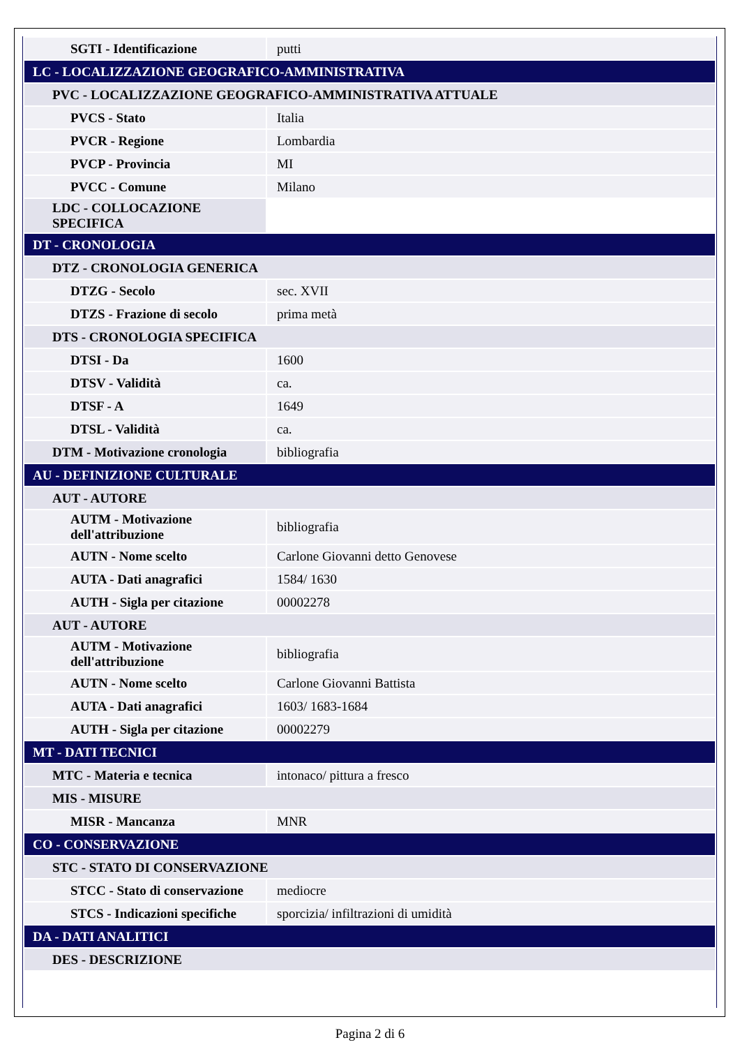| SGTI - Identificazione | putti |
| LC - LOCALIZZAZIONE GEOGRAFICO-AMMINISTRATIVA | |
| PVC - LOCALIZZAZIONE GEOGRAFICO-AMMINISTRATIVA ATTUALE | |
| PVCS - Stato | Italia |
| PVCR - Regione | Lombardia |
| PVCP - Provincia | MI |
| PVCC - Comune | Milano |
| LDC - COLLOCAZIONE SPECIFICA | |
| DT - CRONOLOGIA | |
| DTZ - CRONOLOGIA GENERICA | |
| DTZG - Secolo | sec. XVII |
| DTZS - Frazione di secolo | prima metà |
| DTS - CRONOLOGIA SPECIFICA | |
| DTSI - Da | 1600 |
| DTSV - Validità | ca. |
| DTSF - A | 1649 |
| DTSL - Validità | ca. |
| DTM - Motivazione cronologia | bibliografia |
| AU - DEFINIZIONE CULTURALE | |
| AUT - AUTORE | |
| AUTM - Motivazione dell'attribuzione | bibliografia |
| AUTN - Nome scelto | Carlone Giovanni detto Genovese |
| AUTA - Dati anagrafici | 1584/ 1630 |
| AUTH - Sigla per citazione | 00002278 |
| AUT - AUTORE | |
| AUTM - Motivazione dell'attribuzione | bibliografia |
| AUTN - Nome scelto | Carlone Giovanni Battista |
| AUTA - Dati anagrafici | 1603/ 1683-1684 |
| AUTH - Sigla per citazione | 00002279 |
| MT - DATI TECNICI | |
| MTC - Materia e tecnica | intonaco/ pittura a fresco |
| MIS - MISURE | |
| MISR - Mancanza | MNR |
| CO - CONSERVAZIONE | |
| STC - STATO DI CONSERVAZIONE | |
| STCC - Stato di conservazione | mediocre |
| STCS - Indicazioni specifiche | sporcizia/ infiltrazioni di umidità |
| DA - DATI ANALITICI | |
| DES - DESCRIZIONE | |
Pagina 2 di 6